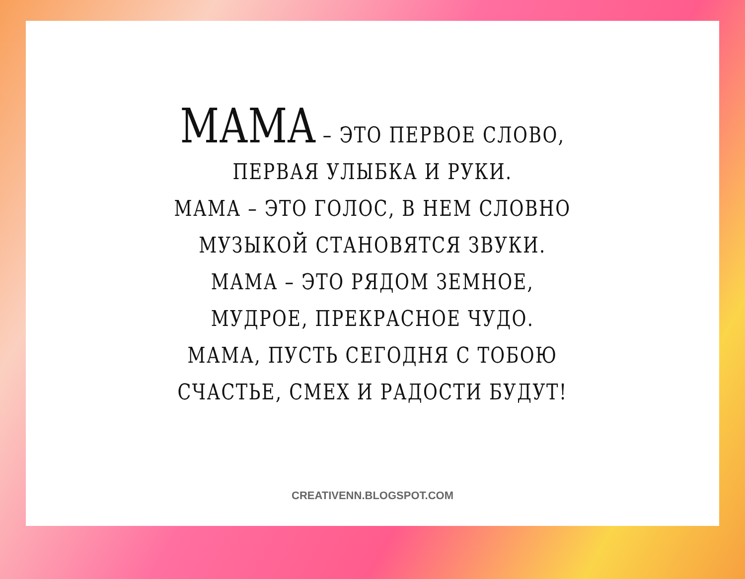МАМА – ЭТО ПЕРВОЕ СЛОВО,
ПЕРВАЯ УЛЫБКА И РУКИ.
МАМА – ЭТО ГОЛОС, В НЕМ СЛОВНО
МУЗЫКОЙ СТАНОВЯТСЯ ЗВУКИ.
МАМА – ЭТО РЯДОМ ЗЕМНОЕ,
МУДРОЕ, ПРЕКРАСНОЕ ЧУДО.
МАМА, ПУСТЬ СЕГОДНЯ С ТОБОЮ
СЧАСТЬЕ, СМЕХ И РАДОСТИ БУДУТ!
CREATIVENN.BLOGSPOT.COM